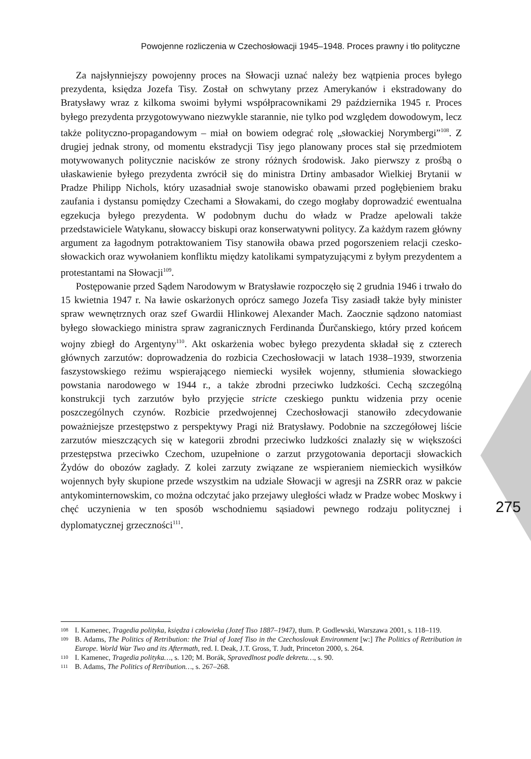Powojenne rozliczenia w Czechosłowacji 1945–1948. Proces prawny i tło polityczne
Za najsłynniejszy powojenny proces na Słowacji uznać należy bez wątpienia proces byłego prezydenta, księdza Jozefa Tisy. Został on schwytany przez Amerykanów i ekstradowany do Bratysławy wraz z kilkoma swoimi byłymi współpracownikami 29 października 1945 r. Proces byłego prezydenta przygotowywano niezwykle starannie, nie tylko pod względem dowodowym, lecz także polityczno-propagandowym – miał on bowiem odegrać rolę „słowackiej Norymbergi”<sup>108</sup>. Z drugiej jednak strony, od momentu ekstradycji Tisy jego planowany proces stał się przedmiotem motywowanych politycznie nacisków ze strony różnych środowisk. Jako pierwszy z prośbą o ułaskawienie byłego prezydenta zwrócił się do ministra Drtiny ambasador Wielkiej Brytanii w Pradze Philipp Nichols, który uzasadniał swoje stanowisko obawami przed pogłębieniem braku zaufania i dystansu pomiędzy Czechami a Słowakami, do czego mogłaby doprowadzić ewentualna egzekucja byłego prezydenta. W podobnym duchu do władz w Pradze apelowali także przedstawiciele Watykanu, słowaccy biskupi oraz konserwatywni politycy. Za każdym razem główny argument za łagodnym potraktowaniem Tisy stanowiła obawa przed pogorszeniem relacji czesko-słowackich oraz wywołaniem konfliktu między katolikami sympatyzującymi z byłym prezydentem a protestantami na Słowacji<sup>109</sup>.
Postępowanie przed Sądem Narodowym w Bratysławie rozpoczęło się 2 grudnia 1946 i trwało do 15 kwietnia 1947 r. Na ławie oskarżonych oprócz samego Jozefa Tisy zasiadł także były minister spraw wewnętrznych oraz szef Gwardii Hlinkowej Alexander Mach. Zaocznie sądzono natomiast byłego słowackiego ministra spraw zagranicznych Ferdinanda Ďurčanskiego, który przed końcem wojny zbiegł do Argentyny<sup>110</sup>. Akt oskarżenia wobec byłego prezydenta składał się z czterech głównych zarzutów: doprowadzenia do rozbicia Czechosłowacji w latach 1938–1939, stworzenia faszystowskiego reżimu wspierającego niemiecki wysiłek wojenny, stłumienia słowackiego powstania narodowego w 1944 r., a także zbrodni przeciwko ludzkości. Cechą szczególną konstrukcji tych zarzutów było przyjęcie stricte czeskiego punktu widzenia przy ocenie poszczególnych czynów. Rozbicie przedwojennej Czechosłowacji stanowiło zdecydowanie poważniejsze przestępstwo z perspektywy Pragi niż Bratysławy. Podobnie na szczegółowej liście zarzutów mieszczących się w kategorii zbrodni przeciwko ludzkości znalazły się w większości przestępstwa przeciwko Czechom, uzupełnione o zarzut przygotowania deportacji słowackich Żydów do obozów zagłady. Z kolei zarzuty związane ze wspieraniem niemieckich wysiłków wojennych były skupione przede wszystkim na udziale Słowacji w agresji na ZSRR oraz w pakcie antykominternowskim, co można odczytać jako przejawy uległości władz w Pradze wobec Moskwy i chęć uczynienia w ten sposób wschodniemu sąsiadowi pewnego rodzaju politycznej i dyplomatycznej grzeczności<sup>111</sup>.
275
108 I. Kamenec, Tragedia polityka, księdza i człowieka (Jozef Tiso 1887–1947), tłum. P. Godlewski, Warszawa 2001, s. 118–119.
109 B. Adams, The Politics of Retribution: the Trial of Jozef Tiso in the Czechoslovak Environment [w:] The Politics of Retribution in Europe. World War Two and its Aftermath, red. I. Deak, J.T. Gross, T. Judt, Princeton 2000, s. 264.
110 I. Kamenec, Tragedia polityka…, s. 120; M. Borák, Spravedlnost podle dekretu…, s. 90.
111 B. Adams, The Politics of Retribution…, s. 267–268.